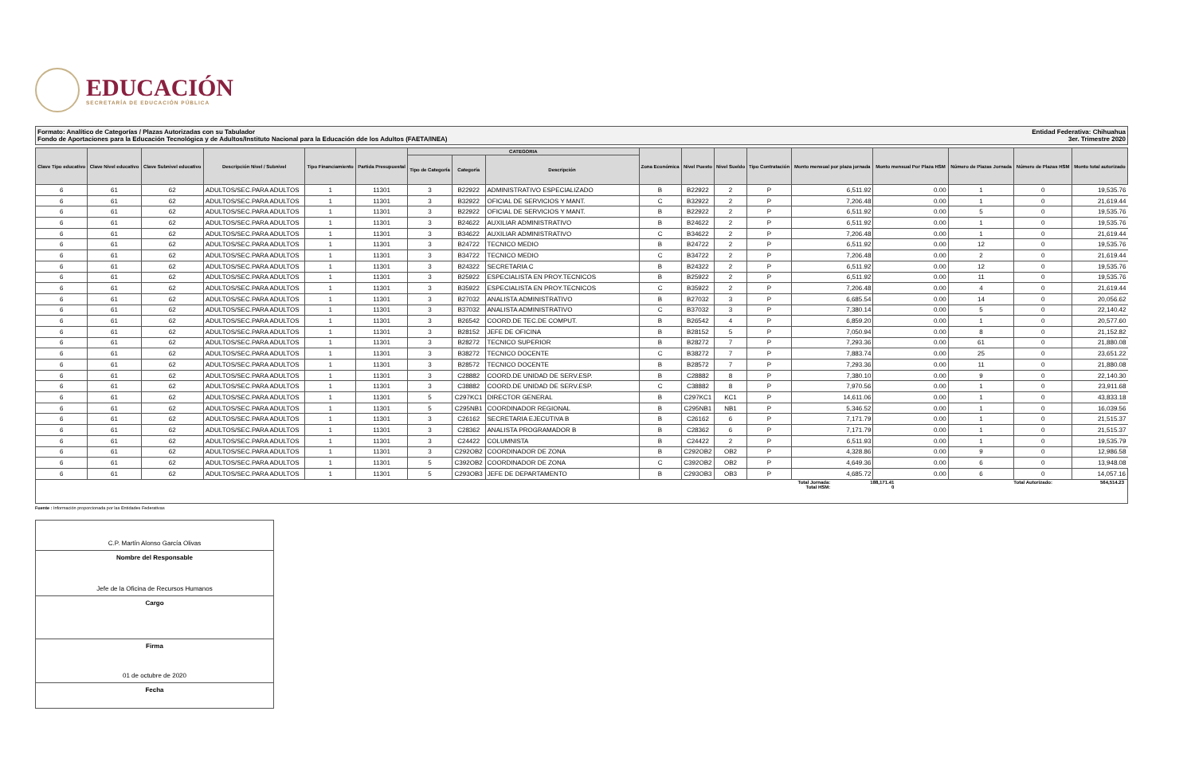EDUCACIÓN
SECRETARÍA DE EDUCACIÓN PÚBLICA
Formato: Analítico de Categorías / Plazas Autorizadas con su Tabulador
Fondo de Aportaciones para la Educación Tecnológica y de Adultos/Instituto Nacional para la Educación dde los Adultos (FAETA/INEA)
Entidad Federativa: Chihuahua
3er. Trimestre 2020
| Clave Tipo educativo | Clave Nivel educativo | Clave Subnivel educativo | Descripción Nivel / Subnivel | Tipo Financiamiento | Partida Presupuestal | CATEGORIA | | | Zona Económica | Nivel Puesto | Nivel Sueldo | Tipo Contratación | Monto mensual por plaza jornada | Monto mensual Por Plaza HSM | Número de Plazas Jornada | Número de Plazas HSM | Monto total autorizado |
| --- | --- | --- | --- | --- | --- | --- | --- | --- | --- | --- | --- | --- | --- | --- | --- | --- | --- |
| | | | | | | Tipo de Categoría | Categoría | Descripción | | | | | | | | | |
| 6 | 61 | 62 | ADULTOS/SEC.PARA ADULTOS | 1 | 11301 | 3 | B22922 | ADMINISTRATIVO ESPECIALIZADO | B | B22922 | 2 | P | 6,511.92 | 0.00 | 1 | 0 | 19,535.76 |
| 6 | 61 | 62 | ADULTOS/SEC.PARA ADULTOS | 1 | 11301 | 3 | B32922 | OFICIAL DE SERVICIOS Y MANT. | C | B32922 | 2 | P | 7,206.48 | 0.00 | 1 | 0 | 21,619.44 |
| 6 | 61 | 62 | ADULTOS/SEC.PARA ADULTOS | 1 | 11301 | 3 | B22922 | OFICIAL DE SERVICIOS Y MANT. | B | B22922 | 2 | P | 6,511.92 | 0.00 | 5 | 0 | 19,535.76 |
| 6 | 61 | 62 | ADULTOS/SEC.PARA ADULTOS | 1 | 11301 | 3 | B24622 | AUXILIAR ADMINISTRATIVO | B | B24622 | 2 | P | 6,511.92 | 0.00 | 1 | 0 | 19,535.76 |
| 6 | 61 | 62 | ADULTOS/SEC.PARA ADULTOS | 1 | 11301 | 3 | B34622 | AUXILIAR ADMINISTRATIVO | C | B34622 | 2 | P | 7,206.48 | 0.00 | 1 | 0 | 21,619.44 |
| 6 | 61 | 62 | ADULTOS/SEC.PARA ADULTOS | 1 | 11301 | 3 | B24722 | TECNICO MEDIO | B | B24722 | 2 | P | 6,511.92 | 0.00 | 12 | 0 | 19,535.76 |
| 6 | 61 | 62 | ADULTOS/SEC.PARA ADULTOS | 1 | 11301 | 3 | B34722 | TECNICO MEDIO | C | B34722 | 2 | P | 7,206.48 | 0.00 | 2 | 0 | 21,619.44 |
| 6 | 61 | 62 | ADULTOS/SEC.PARA ADULTOS | 1 | 11301 | 3 | B24322 | SECRETARIA C | B | B24322 | 2 | P | 6,511.92 | 0.00 | 12 | 0 | 19,535.76 |
| 6 | 61 | 62 | ADULTOS/SEC.PARA ADULTOS | 1 | 11301 | 3 | B25922 | ESPECIALISTA EN PROY.TECNICOS | B | B25922 | 2 | P | 6,511.92 | 0.00 | 11 | 0 | 19,535.76 |
| 6 | 61 | 62 | ADULTOS/SEC.PARA ADULTOS | 1 | 11301 | 3 | B35922 | ESPECIALISTA EN PROY.TECNICOS | C | B35922 | 2 | P | 7,206.48 | 0.00 | 4 | 0 | 21,619.44 |
| 6 | 61 | 62 | ADULTOS/SEC.PARA ADULTOS | 1 | 11301 | 3 | B27032 | ANALISTA ADMINISTRATIVO | B | B27032 | 3 | P | 6,685.54 | 0.00 | 14 | 0 | 20,056.62 |
| 6 | 61 | 62 | ADULTOS/SEC.PARA ADULTOS | 1 | 11301 | 3 | B37032 | ANALISTA ADMINISTRATIVO | C | B37032 | 3 | P | 7,380.14 | 0.00 | 5 | 0 | 22,140.42 |
| 6 | 61 | 62 | ADULTOS/SEC.PARA ADULTOS | 1 | 11301 | 3 | B26542 | COORD.DE TEC.DE COMPUT. | B | B26542 | 4 | P | 6,859.20 | 0.00 | 1 | 0 | 20,577.60 |
| 6 | 61 | 62 | ADULTOS/SEC.PARA ADULTOS | 1 | 11301 | 3 | B28152 | JEFE DE OFICINA | B | B28152 | 5 | P | 7,050.94 | 0.00 | 8 | 0 | 21,152.82 |
| 6 | 61 | 62 | ADULTOS/SEC.PARA ADULTOS | 1 | 11301 | 3 | B28272 | TECNICO SUPERIOR | B | B28272 | 7 | P | 7,293.36 | 0.00 | 61 | 0 | 21,880.08 |
| 6 | 61 | 62 | ADULTOS/SEC.PARA ADULTOS | 1 | 11301 | 3 | B38272 | TECNICO DOCENTE | C | B38272 | 7 | P | 7,883.74 | 0.00 | 25 | 0 | 23,651.22 |
| 6 | 61 | 62 | ADULTOS/SEC.PARA ADULTOS | 1 | 11301 | 3 | B28572 | TECNICO DOCENTE | B | B28572 | 7 | P | 7,293.36 | 0.00 | 11 | 0 | 21,880.08 |
| 6 | 61 | 62 | ADULTOS/SEC.PARA ADULTOS | 1 | 11301 | 3 | C28882 | COORD.DE UNIDAD DE SERV.ESP. | B | C28882 | 8 | P | 7,380.10 | 0.00 | 9 | 0 | 22,140.30 |
| 6 | 61 | 62 | ADULTOS/SEC.PARA ADULTOS | 1 | 11301 | 3 | C38882 | COORD.DE UNIDAD DE SERV.ESP. | C | C38882 | 8 | P | 7,970.56 | 0.00 | 1 | 0 | 23,911.68 |
| 6 | 61 | 62 | ADULTOS/SEC.PARA ADULTOS | 1 | 11301 | 5 | C297KC1 | DIRECTOR GENERAL | B | C297KC1 | KC1 | P | 14,611.06 | 0.00 | 1 | 0 | 43,833.18 |
| 6 | 61 | 62 | ADULTOS/SEC.PARA ADULTOS | 1 | 11301 | 5 | C295NB1 | COORDINADOR REGIONAL | B | C295NB1 | NB1 | P | 5,346.52 | 0.00 | 1 | 0 | 16,039.56 |
| 6 | 61 | 62 | ADULTOS/SEC.PARA ADULTOS | 1 | 11301 | 3 | C26162 | SECRETARIA EJECUTIVA B | B | C26162 | 6 | P | 7,171.79 | 0.00 | 1 | 0 | 21,515.37 |
| 6 | 61 | 62 | ADULTOS/SEC.PARA ADULTOS | 1 | 11301 | 3 | C28362 | ANALISTA PROGRAMADOR B | B | C28362 | 6 | P | 7,171.79 | 0.00 | 1 | 0 | 21,515.37 |
| 6 | 61 | 62 | ADULTOS/SEC.PARA ADULTOS | 1 | 11301 | 3 | C24422 | COLUMNISTA | B | C24422 | 2 | P | 6,511.93 | 0.00 | 1 | 0 | 19,535.79 |
| 6 | 61 | 62 | ADULTOS/SEC.PARA ADULTOS | 1 | 11301 | 3 | C292OB2 | COORDINADOR DE ZONA | B | C292OB2 | OB2 | P | 4,328.86 | 0.00 | 9 | 0 | 12,986.58 |
| 6 | 61 | 62 | ADULTOS/SEC.PARA ADULTOS | 1 | 11301 | 5 | C392OB2 | COORDINADOR DE ZONA | C | C392OB2 | OB2 | P | 4,649.36 | 0.00 | 6 | 0 | 13,948.08 |
| 6 | 61 | 62 | ADULTOS/SEC.PARA ADULTOS | 1 | 11301 | 5 | C293OB3 | JEFE DE DEPARTAMENTO | B | C293OB3 | OB3 | P | 4,685.72 | 0.00 | 6 | 0 | 14,057.16 |
Total Jornada:
Total HSM:
188,171.41
0
Total Autorizado: 564,514.23
Fuente : Información proporcionada por las Entidades Federativas
C.P. Martín Alonso García Olivas
Nombre del Responsable
Jefe de la Oficina de Recursos Humanos
Cargo
Firma
01 de octubre de 2020
Fecha